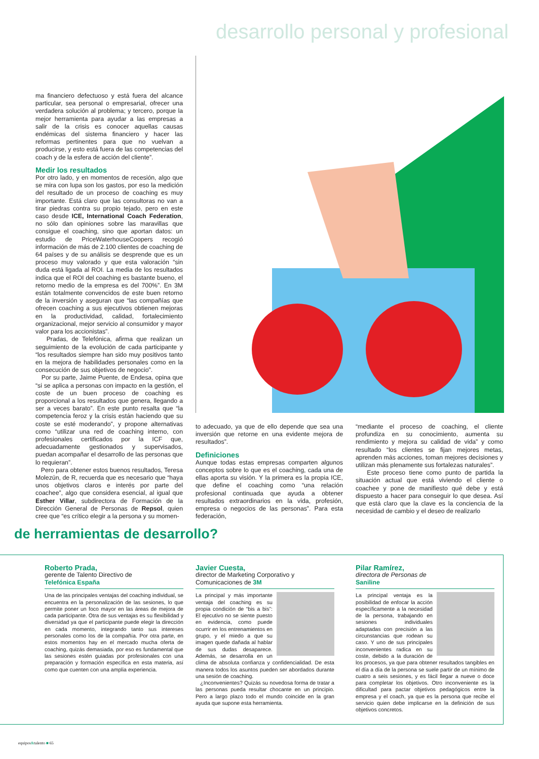desarrollo personal y profesional
ma financiero defectuoso y está fuera del alcance particular, sea personal o empresarial, ofrecer una verdadera solución al problema; y tercero, porque la mejor herramienta para ayudar a las empresas a salir de la crisis es conocer aquellas causas endémicas del sistema financiero y hacer las reformas pertinentes para que no vuelvan a producirse, y esto está fuera de las competencias del coach y de la esfera de acción del cliente”.
Medir los resultados
Por otro lado, y en momentos de recesión, algo que se mira con lupa son los gastos, por eso la medición del resultado de un proceso de coaching es muy importante. Está claro que las consultoras no van a tirar piedras contra su propio tejado, pero en este caso desde ICE, International Coach Federation, no sólo dan opiniones sobre las maravillas que consigue el coaching, sino que aportan datos: un estudio de PriceWaterhouseCoopers recogió información de más de 2.100 clientes de coaching de 64 países y de su análisis se desprende que es un proceso muy valorado y que esta valoración “sin duda está ligada al ROI. La media de los resultados indica que el ROI del coaching es bastante bueno, el retorno medio de la empresa es del 700%”. En 3M están totalmente convencidos de este buen retorno de la inversión y aseguran que “las compañías que ofrecen coaching a sus ejecutivos obtienen mejoras en la productividad, calidad, fortalecimiento organizacional, mejor servicio al consumidor y mayor valor para los accionistas”.
Pradas, de Telefónica, afirma que realizan un seguimiento de la evolución de cada participante y “los resultados siempre han sido muy positivos tanto en la mejora de habilidades personales como en la consecución de sus objetivos de negocio”.
Por su parte, Jaime Puente, de Endesa, opina que “si se aplica a personas con impacto en la gestión, el coste de un buen proceso de coaching es proporcional a los resultados que genera, llegando a ser a veces barato”. En este punto resalta que “la competencia feroz y la crisis están haciendo que su coste se esté moderando”, y propone alternativas como “utilizar una red de coaching interno, con profesionales certificados por la ICF que, adecuadamente gestionados y supervisados, puedan acompañar el desarrollo de las personas que lo requieran”.
Pero para obtener estos buenos resultados, Teresa Molezún, de R, recuerda que es necesario que “haya unos objetivos claros e interés por parte del coachee”, algo que considera esencial, al igual que Esther Villar, subdirectora de Formación de la Dirección General de Personas de Repsol, quien cree que “es crítico elegir a la persona y su momen-
to adecuado, ya que de ello depende que sea una inversión que retorne en una evidente mejora de resultados”.
Definiciones
Aunque todas estas empresas comparten algunos conceptos sobre lo que es el coaching, cada una de ellas aporta su visión. Y la primera es la propia ICE, que define el coaching como “una relación profesional continuada que ayuda a obtener resultados extraordinarios en la vida, profesión, empresa o negocios de las personas”. Para esta federación,
“mediante el proceso de coaching, el cliente profundiza en su conocimiento, aumenta su rendimiento y mejora su calidad de vida” y como resultado “los clientes se fijan mejores metas, aprenden más acciones, toman mejores decisiones y utilizan más plenamente sus fortalezas naturales”.
Este proceso tiene como punto de partida la situación actual que está viviendo el cliente o coachee y pone de manifiesto qué debe y está dispuesto a hacer para conseguir lo que desea. Así que está claro que la clave es la conciencia de la necesidad de cambio y el deseo de realizarlo
de herramientas de desarrollo?
Roberto Prada,
gerente de Talento Directivo de
Telefónica España
Una de las principales ventajas del coaching individual, se encuentra en la personalización de las sesiones, lo que permite poner un foco mayor en las áreas de mejora de cada participante. Otra de sus ventajas es su flexibilidad y diversidad ya que el participante puede elegir la dirección en cada momento, integrando tanto sus intereses personales como los de la compañía. Por otra parte, en estos momentos hay en el mercado mucha oferta de coaching, quizás demasiada, por eso es fundamental que las sesiones estén guiadas por profesionales con una preparación y formación específica en esta materia, así como que cuenten con una amplia experiencia.
Javier Cuesta,
director de Marketing Corporativo y
Comunicaciones de 3M
La principal y más importante ventaja del coaching es su propia condición de “bis a bis”: El ejecutivo no se siente puesto en evidencia, como puede ocurrir en los entrenamientos en grupo, y el miedo a que su imagen quede dañada al hablar de sus dudas desaparece. Además, se desarrolla en un clima de absoluta confianza y confidencialidad. De esta manera todos los asuntos pueden ser abordados durante una sesión de coaching.
¿Inconvenientes? Quizás su novedosa forma de tratar a las personas pueda resultar chocante en un principio. Pero a largo plazo todo el mundo coincide en la gran ayuda que supone esta herramienta.
Pilar Ramírez,
directora de Personas de
Saniline
La principal ventaja es la posibilidad de enfocar la acción específicamente a la necesidad de la persona, trabajando en sesiones individuales adaptadas con precisión a las circunstancias que rodean su caso. Y uno de sus principales inconvenientes radica en su coste, debido a la duración de los procesos, ya que para obtener resultados tangibles en el día a día de la persona se suele partir de un mínimo de cuatro a seis sesiones, y es fácil llegar a nueve o doce para completar los objetivos. Otro inconveniente es la dificultad para pactar objetivos pedagógicos entre la empresa y el coach, ya que es la persona que recibe el servicio quien debe implicarse en la definición de sus objetivos concretos.
equipos&talento ■ 65